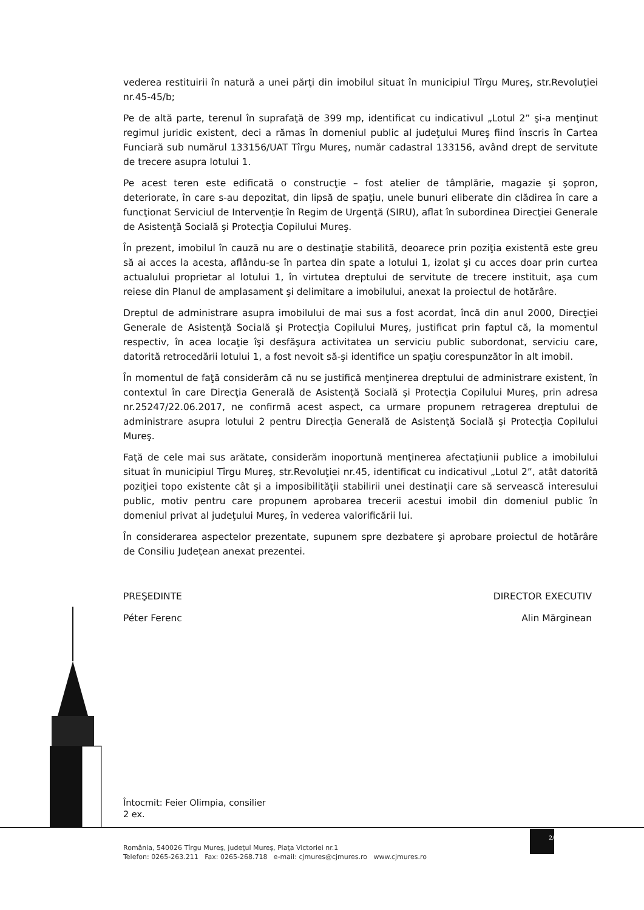vederea restituirii în natură a unei părţi din imobilul situat în municipiul Tîrgu Mureş, str.Revoluţiei nr.45-45/b;
Pe de altă parte, terenul în suprafaţă de 399 mp, identificat cu indicativul „Lotul 2” şi-a menţinut regimul juridic existent, deci a rămas în domeniul public al judeţului Mureş fiind înscris în Cartea Funciară sub numărul 133156/UAT Tîrgu Mureş, număr cadastral 133156, având drept de servitute de trecere asupra lotului 1.
Pe acest teren este edificată o construcţie – fost atelier de tâmplărie, magazie şi şopron, deteriorate, în care s-au depozitat, din lipsă de spaţiu, unele bunuri eliberate din clădirea în care a funcţionat Serviciul de Intervenţie în Regim de Urgenţă (SIRU), aflat în subordinea Direcţiei Generale de Asistenţă Socială şi Protecţia Copilului Mureş.
În prezent, imobilul în cauză nu are o destinaţie stabilită, deoarece prin poziţia existentă este greu să ai acces la acesta, aflându-se în partea din spate a lotului 1, izolat şi cu acces doar prin curtea actualului proprietar al lotului 1, în virtutea dreptului de servitute de trecere instituit, aşa cum reiese din Planul de amplasament şi delimitare a imobilului, anexat la proiectul de hotărâre.
Dreptul de administrare asupra imobilului de mai sus a fost acordat, încă din anul 2000, Direcţiei Generale de Asistenţă Socială şi Protecţia Copilului Mureş, justificat prin faptul că, la momentul respectiv, în acea locaţie îşi desfăşura activitatea un serviciu public subordonat, serviciu care, datorită retrocedării lotului 1, a fost nevoit să-şi identifice un spaţiu corespunzător în alt imobil.
În momentul de faţă considerăm că nu se justifică menţinerea dreptului de administrare existent, în contextul în care Direcţia Generală de Asistenţă Socială şi Protecţia Copilului Mureş, prin adresa nr.25247/22.06.2017, ne confirmă acest aspect, ca urmare propunem retragerea dreptului de administrare asupra lotului 2 pentru Direcţia Generală de Asistenţă Socială şi Protecţia Copilului Mureş.
Faţă de cele mai sus arătate, considerăm inoportună menţinerea afectaţiunii publice a imobilului situat în municipiul Tîrgu Mureş, str.Revoluţiei nr.45, identificat cu indicativul „Lotul 2”, atât datorită poziţiei topo existente cât şi a imposibilităţii stabilirii unei destinaţii care să servească interesului public, motiv pentru care propunem aprobarea trecerii acestui imobil din domeniul public în domeniul privat al judeţului Mureş, în vederea valorificării lui.
În considerarea aspectelor prezentate, supunem spre dezbatere şi aprobare proiectul de hotărâre de Consiliu Judeţean anexat prezentei.
PREŞEDINTE
Péter Ferenc
DIRECTOR EXECUTIV
Alin Mărginean
Întocmit: Feier Olimpia, consilier
2 ex.
2/
România, 540026 Tîrgu Mureş, judeţul Mureş, Piaţa Victoriei nr.1
Telefon: 0265-263.211 Fax: 0265-268.718 e-mail: cjmures@cjmures.ro www.cjmures.ro